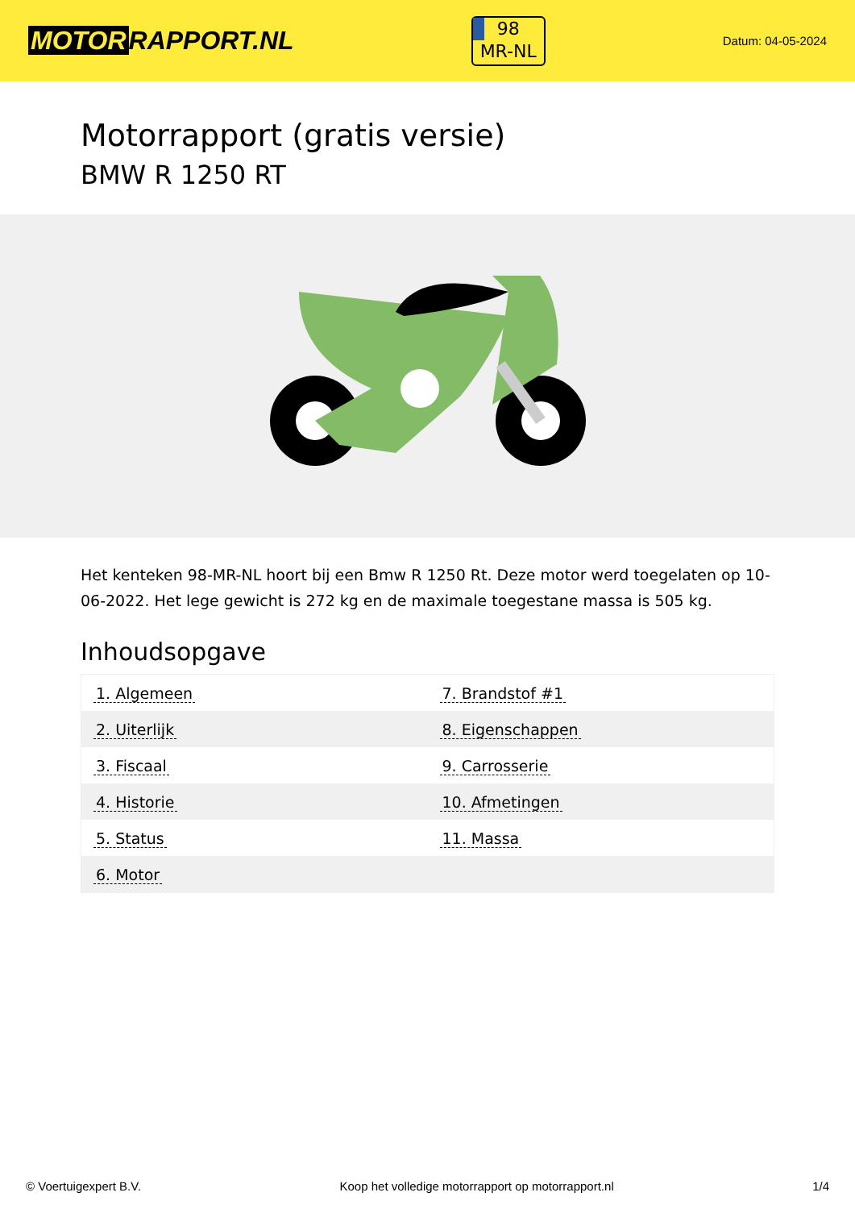MOTOR RAPPORT.NL
98
MR-NL
Datum: 04-05-2024
Motorrapport (gratis versie)
BMW R 1250 RT
Het kenteken 98-MR-NL hoort bij een Bmw R 1250 Rt. Deze motor werd toegelaten op 10-06-2022. Het lege gewicht is 272 kg en de maximale toegestane massa is 505 kg.
Inhoudsopgave
| 1. Algemeen | 7. Brandstof #1 |
| 2. Uiterlijk | 8. Eigenschappen |
| 3. Fiscaal | 9. Carrosserie |
| 4. Historie | 10. Afmetingen |
| 5. Status | 11. Massa |
| 6. Motor | |
© Voertuigexpert B.V. Koop het volledige motorrapport op motorrapport.nl
1/4